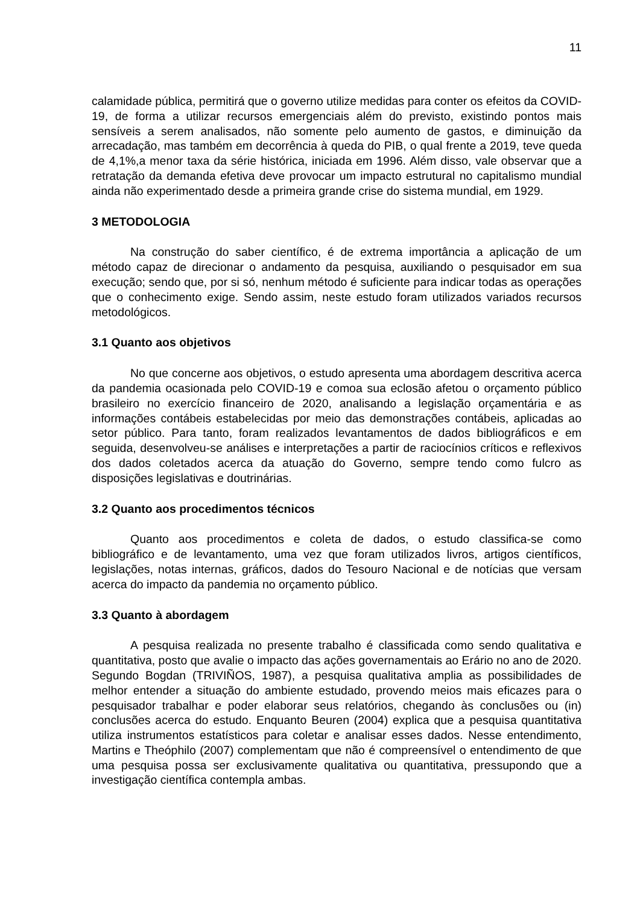11
calamidade pública, permitirá que o governo utilize medidas para conter os efeitos da COVID-19, de forma a utilizar recursos emergenciais além do previsto, existindo pontos mais sensíveis a serem analisados, não somente pelo aumento de gastos, e diminuição da arrecadação, mas também em decorrência à queda do PIB, o qual frente a 2019, teve queda de 4,1%,a menor taxa da série histórica, iniciada em 1996. Além disso, vale observar que a retratação da demanda efetiva deve provocar um impacto estrutural no capitalismo mundial ainda não experimentado desde a primeira grande crise do sistema mundial, em 1929.
3 METODOLOGIA
Na construção do saber científico, é de extrema importância a aplicação de um método capaz de direcionar o andamento da pesquisa, auxiliando o pesquisador em sua execução; sendo que, por si só, nenhum método é suficiente para indicar todas as operações que o conhecimento exige. Sendo assim, neste estudo foram utilizados variados recursos metodológicos.
3.1 Quanto aos objetivos
No que concerne aos objetivos, o estudo apresenta uma abordagem descritiva acerca da pandemia ocasionada pelo COVID-19 e comoa sua eclosão afetou o orçamento público brasileiro no exercício financeiro de 2020, analisando a legislação orçamentária e as informações contábeis estabelecidas por meio das demonstrações contábeis, aplicadas ao setor público. Para tanto, foram realizados levantamentos de dados bibliográficos e em seguida, desenvolveu-se análises e interpretações a partir de raciocínios críticos e reflexivos dos dados coletados acerca da atuação do Governo, sempre tendo como fulcro as disposições legislativas e doutrinárias.
3.2 Quanto aos procedimentos técnicos
Quanto aos procedimentos e coleta de dados, o estudo classifica-se como bibliográfico e de levantamento, uma vez que foram utilizados livros, artigos científicos, legislações, notas internas, gráficos, dados do Tesouro Nacional e de notícias que versam acerca do impacto da pandemia no orçamento público.
3.3 Quanto à abordagem
A pesquisa realizada no presente trabalho é classificada como sendo qualitativa e quantitativa, posto que avalie o impacto das ações governamentais ao Erário no ano de 2020. Segundo Bogdan (TRIVIÑOS, 1987), a pesquisa qualitativa amplia as possibilidades de melhor entender a situação do ambiente estudado, provendo meios mais eficazes para o pesquisador trabalhar e poder elaborar seus relatórios, chegando às conclusões ou (in) conclusões acerca do estudo. Enquanto Beuren (2004) explica que a pesquisa quantitativa utiliza instrumentos estatísticos para coletar e analisar esses dados. Nesse entendimento, Martins e Theóphilo (2007) complementam que não é compreensível o entendimento de que uma pesquisa possa ser exclusivamente qualitativa ou quantitativa, pressupondo que a investigação científica contempla ambas.